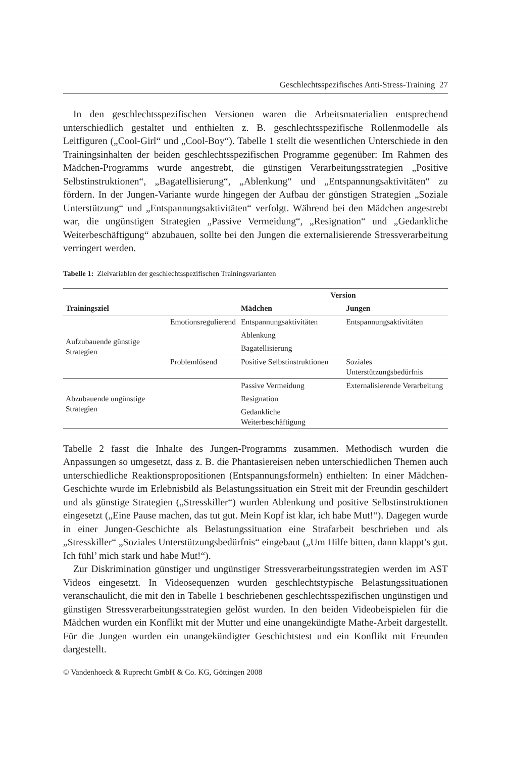Geschlechtsspezifisches Anti-Stress-Training 27
In den geschlechtsspezifischen Versionen waren die Arbeitsmaterialien entsprechend unterschiedlich gestaltet und enthielten z. B. geschlechtsspezifische Rollenmodelle als Leitfiguren („Cool-Girl“ und „Cool-Boy“). Tabelle 1 stellt die wesentlichen Unterschiede in den Trainingsinhalten der beiden geschlechtsspezifischen Programme gegenüber: Im Rahmen des Mädchen-Programms wurde angestrebt, die günstigen Verarbeitungsstrategien „Positive Selbstinstruktionen“, „Bagatellisierung“, „Ablenkung“ und „Entspannungsaktivitäten“ zu fördern. In der Jungen-Variante wurde hingegen der Aufbau der günstigen Strategien „Soziale Unterstützung“ und „Entspannungsaktivitäten“ verfolgt. Während bei den Mädchen angestrebt war, die ungünstigen Strategien „Passive Vermeidung“, „Resignation“ und „Gedankliche Weiterbeschäftigung“ abzubauen, sollte bei den Jungen die externalisierende Stressverarbeitung verringert werden.
Tabelle 1: Zielvariablen der geschlechtsspezifischen Trainingsvarianten
| | | Version | |
| --- | --- | --- | --- |
| Trainingsziel | | Mädchen | Jungen |
| Aufzubauende günstige Strategien | Emotionsregulierend | Entspannungsaktivitäten | Entspannungsaktivitäten |
| | | Ablenkung | |
| | | Bagatellisierung | |
| | Problemlösend | Positive Selbstinstruktionen | Soziales Unterstützungsbedürfnis |
| Abzubauende ungünstige Strategien | | Passive Vermeidung | Externalisierende Verarbeitung |
| | | Resignation | |
| | | Gedankliche Weiterbeschäftigung | |
Tabelle 2 fasst die Inhalte des Jungen-Programms zusammen. Methodisch wurden die Anpassungen so umgesetzt, dass z. B. die Phantasiereisen neben unterschiedlichen Themen auch unterschiedliche Reaktionspropositionen (Entspannungsformeln) enthielten: In einer Mädchen-Geschichte wurde im Erlebnisbild als Belastungssituation ein Streit mit der Freundin geschildert und als günstige Strategien („Stresskiller“) wurden Ablenkung und positive Selbstinstruktionen eingesetzt („Eine Pause machen, das tut gut. Mein Kopf ist klar, ich habe Mut!“). Dagegen wurde in einer Jungen-Geschichte als Belastungssituation eine Strafarbeit beschrieben und als „Stresskiller“ „Soziales Unterstützungsbedürfnis“ eingebaut („Um Hilfe bitten, dann klappt’s gut. Ich fühl’ mich stark und habe Mut!“).
Zur Diskrimination günstiger und ungünstiger Stressverarbeitungsstrategien werden im AST Videos eingesetzt. In Videosequenzen wurden geschlechtstypische Belastungssituationen veranschaulicht, die mit den in Tabelle 1 beschriebenen geschlechtsspezifischen ungünstigen und günstigen Stressverarbeitungsstrategien gelöst wurden. In den beiden Videobeispielen für die Mädchen wurden ein Konflikt mit der Mutter und eine unangekündigte Mathe-Arbeit dargestellt. Für die Jungen wurden ein unangekündigter Geschichtstest und ein Konflikt mit Freunden dargestellt.
© Vandenhoeck & Ruprecht GmbH & Co. KG, Göttingen 2008